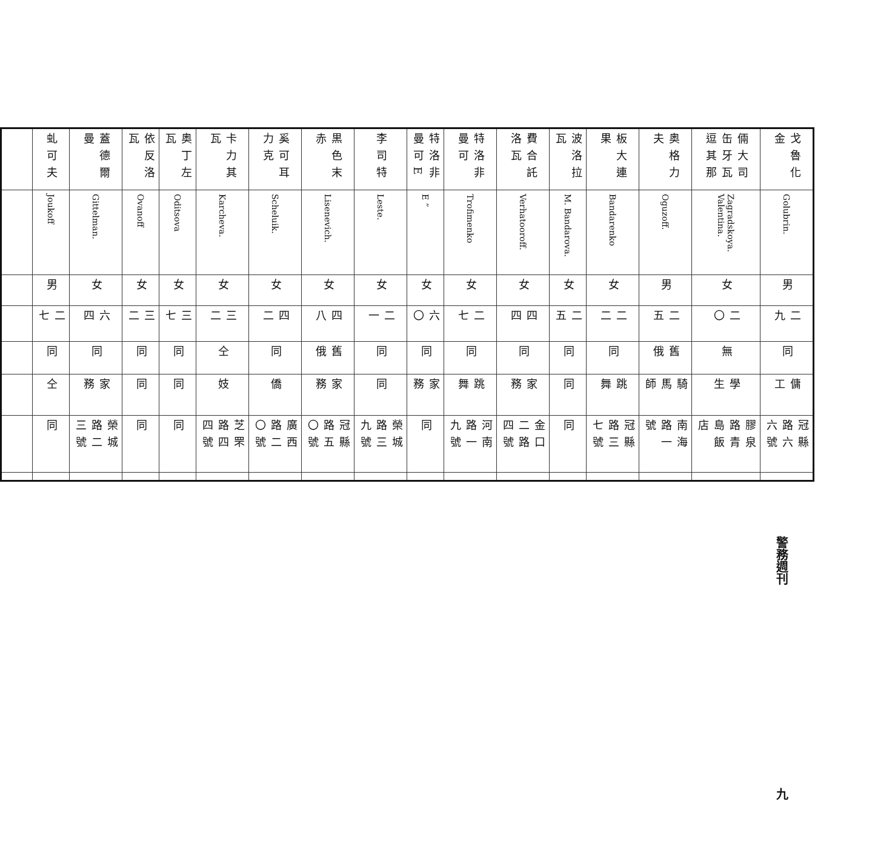| 戈魯化金 | Golubrin. | 男 | 二九 | 同 | 傭工 | 冠縣路六六號 | |
| 倆大司缶牙瓦逗其那 | Zagradskoya. Valentina. | 女 | 二〇 | 無 | 學生 | 膠泉路青島飯店 | |
| 奥格力夫 | Oguzoff. | 男 | 二五 | 舊俄 | 騎馬師 | 南海路一號 | |
| 板大連果 | Bandarenko | 女 | 二二 | 同 | 跳舞 | 冠縣路三七號 | |
| 波洛拉瓦 | M. Bandarova. | 女 | 二五 | 同 | 同 | 同 | |
| 費合託洛瓦 | Verhatooroff. | 女 | 四四 | 同 | 家務 | 金口二路四號 | |
| 特洛非曼可 | Trofimenko | 女 | 二七 | 同 | 跳舞 | 河南路一九號 | |
| 特洛非曼可E | E ” | 女 | 六〇 | 同 | 家務 | 同 | |
| 李司特 | Leste. | 女 | 二一 | 同 | 同 | 榮城路三九號 | |
| 黒色末赤 | Lisenevich. | 女 | 四八 | 舊俄 | 家務 | 冠縣路五〇號 | |
| 奚可耳力克 | Scheluik. | 女 | 四二 | 同 | 僑 | 廣西路二〇號 | |
| 卡力其瓦 | Karcheva. | 女 | 三二 | 仝 | 妓 | 芝罘路四四號 | |
| 奥丁左瓦 | Oditsova | 女 | 三七 | 同 | 同 | 同 | |
| 依反洛瓦 | Ovanoff | 女 | 三二 | 同 | 同 | 同 | |
| 蓋德爾曼 | Gittelman. | 女 | 六四 | 同 | 家務 | 榮城路二三號 | |
| 虬可夫 | Joukoff | 男 | 二七 | 同 | 仝 | 同 | |
警務週刊 九